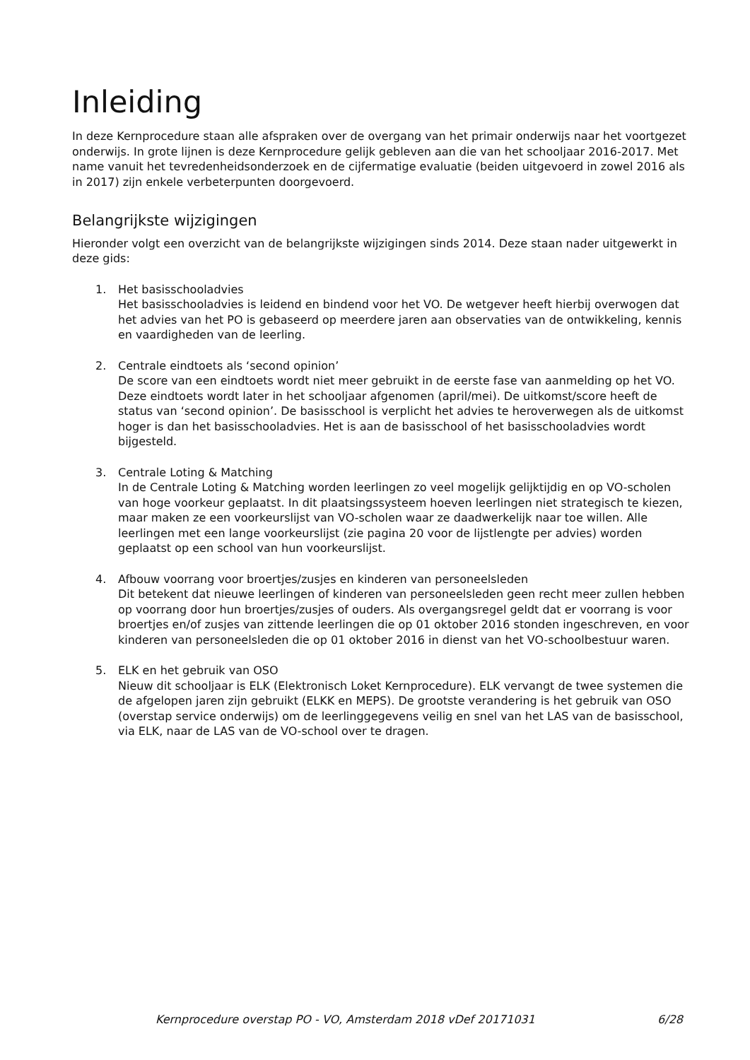Inleiding
In deze Kernprocedure staan alle afspraken over de overgang van het primair onderwijs naar het voortgezet onderwijs. In grote lijnen is deze Kernprocedure gelijk gebleven aan die van het schooljaar 2016-2017. Met name vanuit het tevredenheidsonderzoek en de cijfermatige evaluatie (beiden uitgevoerd in zowel 2016 als in 2017) zijn enkele verbeterpunten doorgevoerd.
Belangrijkste wijzigingen
Hieronder volgt een overzicht van de belangrijkste wijzigingen sinds 2014. Deze staan nader uitgewerkt in deze gids:
1. Het basisschooladvies
Het basisschooladvies is leidend en bindend voor het VO. De wetgever heeft hierbij overwogen dat het advies van het PO is gebaseerd op meerdere jaren aan observaties van de ontwikkeling, kennis en vaardigheden van de leerling.
2. Centrale eindtoets als ‘second opinion’
De score van een eindtoets wordt niet meer gebruikt in de eerste fase van aanmelding op het VO. Deze eindtoets wordt later in het schooljaar afgenomen (april/mei). De uitkomst/score heeft de status van ‘second opinion’. De basisschool is verplicht het advies te heroverwegen als de uitkomst hoger is dan het basisschooladvies. Het is aan de basisschool of het basisschooladvies wordt bijgesteld.
3. Centrale Loting & Matching
In de Centrale Loting & Matching worden leerlingen zo veel mogelijk gelijktijdig en op VO-scholen van hoge voorkeur geplaatst. In dit plaatsingssysteem hoeven leerlingen niet strategisch te kiezen, maar maken ze een voorkeurslijst van VO-scholen waar ze daadwerkelijk naar toe willen. Alle leerlingen met een lange voorkeurslijst (zie pagina 20 voor de lijstlengte per advies) worden geplaatst op een school van hun voorkeurslijst.
4. Afbouw voorrang voor broertjes/zusjes en kinderen van personeelsleden
Dit betekent dat nieuwe leerlingen of kinderen van personeelsleden geen recht meer zullen hebben op voorrang door hun broertjes/zusjes of ouders. Als overgangsregel geldt dat er voorrang is voor broertjes en/of zusjes van zittende leerlingen die op 01 oktober 2016 stonden ingeschreven, en voor kinderen van personeelsleden die op 01 oktober 2016 in dienst van het VO-schoolbestuur waren.
5. ELK en het gebruik van OSO
Nieuw dit schooljaar is ELK (Elektronisch Loket Kernprocedure). ELK vervangt de twee systemen die de afgelopen jaren zijn gebruikt (ELKK en MEPS). De grootste verandering is het gebruik van OSO (overstap service onderwijs) om de leerlinggegevens veilig en snel van het LAS van de basisschool, via ELK, naar de LAS van de VO-school over te dragen.
Kernprocedure overstap PO - VO, Amsterdam 2018 vDef 20171031 6/28